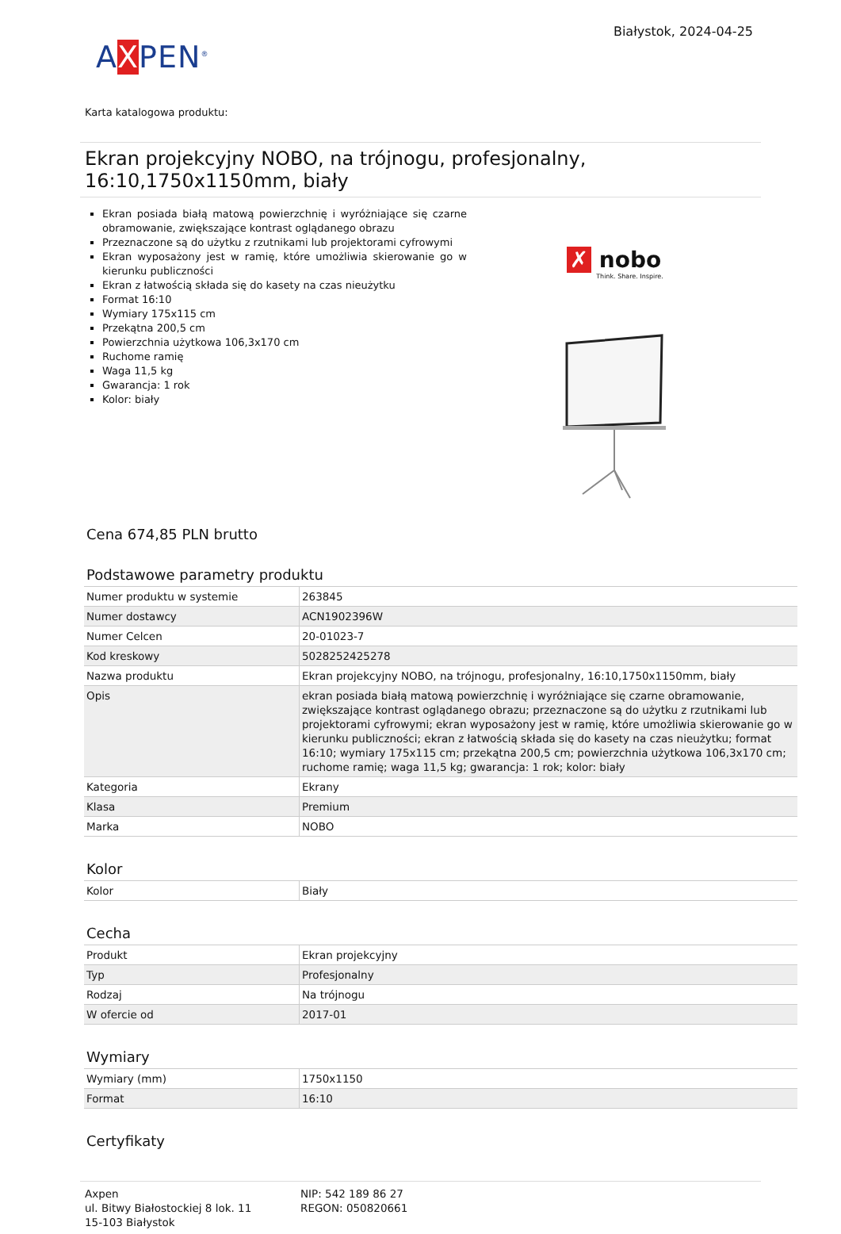AXPEN<sup>®</sup>
Białystok, 2024-04-25
Karta katalogowa produktu:
Ekran projekcyjny NOBO, na trójnogu, profesjonalny, 16:10,1750x1150mm, biały
Ekran posiada białą matową powierzchnię i wyróżniające się czarne obramowanie, zwiększające kontrast oglądanego obrazu
Przeznaczone są do użytku z rzutnikami lub projektorami cyfrowymi
Ekran wyposażony jest w ramię, które umożliwia skierowanie go w kierunku publiczności
Ekran z łatwością składa się do kasety na czas nieużytku
Format 16:10
Wymiary 175x115 cm
Przekątna 200,5 cm
Powierzchnia użytkowa 106,3x170 cm
Ruchome ramię
Waga 11,5 kg
Gwarancja: 1 rok
Kolor: biały
✗ nobo
Think. Share. Inspire.
Cena 674,85 PLN brutto
Podstawowe parametry produktu
| Numer produktu w systemie | 263845 |
| Numer dostawcy | ACN1902396W |
| Numer Celcen | 20-01023-7 |
| Kod kreskowy | 5028252425278 |
| Nazwa produktu | Ekran projekcyjny NOBO, na trójnogu, profesjonalny, 16:10,1750x1150mm, biały |
| Opis | ekran posiada białą matową powierzchnię i wyróżniające się czarne obramowanie, zwiększające kontrast oglądanego obrazu; przeznaczone są do użytku z rzutnikami lub projektorami cyfrowymi; ekran wyposażony jest w ramię, które umożliwia skierowanie go w kierunku publiczności; ekran z łatwością składa się do kasety na czas nieużytku; format 16:10; wymiary 175x115 cm; przekątna 200,5 cm; powierzchnia użytkowa 106,3x170 cm; ruchome ramię; waga 11,5 kg; gwarancja: 1 rok; kolor: biały |
| Kategoria | Ekrany |
| Klasa | Premium |
| Marka | NOBO |
Kolor
| Kolor | Biały |
Cecha
| Produkt | Ekran projekcyjny |
| Typ | Profesjonalny |
| Rodzaj | Na trójnogu |
| W ofercie od | 2017-01 |
Wymiary
| Wymiary (mm) | 1750x1150 |
| Format | 16:10 |
Certyfikaty
Axpen
ul. Bitwy Białostockiej 8 lok. 11
15-103 Białystok
NIP: 542 189 86 27
REGON: 050820661